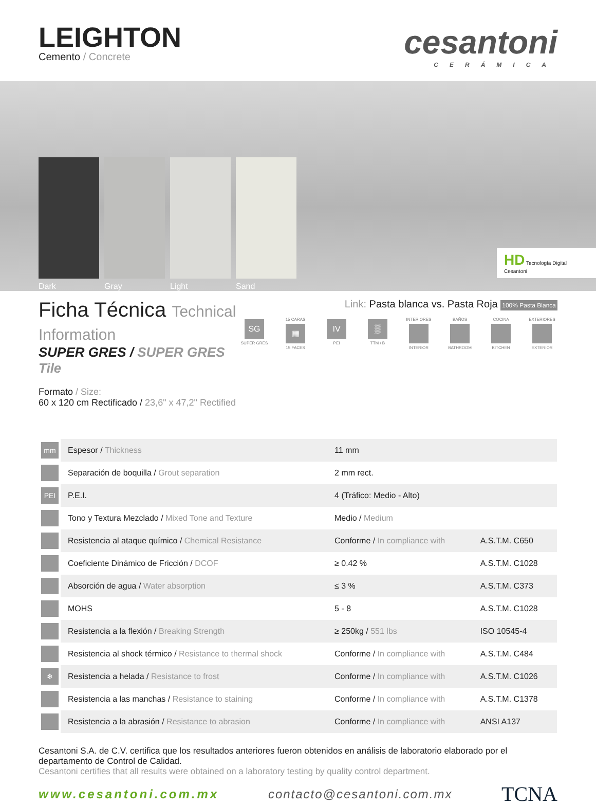LEIGHTON
Cemento / Concrete
cesantoni
CERÁMICA
Dark
Gray
Light
Sand
HD Tecnología Digital Cesantoni
Ficha Técnica Technical Information
SUPER GRES / SUPER GRES Tile
Formato / Size:
60 x 120 cm Rectificado / 23,6" x 47,2" Rectified
Link: Pasta blanca vs. Pasta Roja 100% Pasta Blanca
SG
SUPER GRES
15 CARAS
▦
15 FACES
IV
PEI
▒
TTM / B
INTERIORES
INTERIOR
BAÑOS
BATHROOM
COCINA
KITCHEN
EXTERIORES
EXTERIOR
| mm | Espesor / Thickness | 11 mm | |
| | Separación de boquilla / Grout separation | 2 mm rect. | |
| PEI | P.E.I. | 4 (Tráfico: Medio - Alto) | |
| | Tono y Textura Mezclado / Mixed Tone and Texture | Medio / Medium | |
| | Resistencia al ataque químico / Chemical Resistance | Conforme / In compliance with | A.S.T.M. C650 |
| | Coeficiente Dinámico de Fricción / DCOF | ≥ 0.42 % | A.S.T.M. C1028 |
| | Absorción de agua / Water absorption | ≤ 3 % | A.S.T.M. C373 |
| | MOHS | 5 - 8 | A.S.T.M. C1028 |
| | Resistencia a la flexión / Breaking Strength | ≥ 250kg / 551 lbs | ISO 10545-4 |
| | Resistencia al shock térmico / Resistance to thermal shock | Conforme / In compliance with | A.S.T.M. C484 |
| ❄ | Resistencia a helada / Resistance to frost | Conforme / In compliance with | A.S.T.M. C1026 |
| | Resistencia a las manchas / Resistance to staining | Conforme / In compliance with | A.S.T.M. C1378 |
| | Resistencia a la abrasión / Resistance to abrasion | Conforme / In compliance with | ANSI A137 |
Cesantoni S.A. de C.V. certifica que los resultados anteriores fueron obtenidos en análisis de laboratorio elaborado por el departamento de Control de Calidad.
Cesantoni certifies that all results were obtained on a laboratory testing by quality control department.
www.cesantoni.com.mx contacto@cesantoni.com.mx TCNA